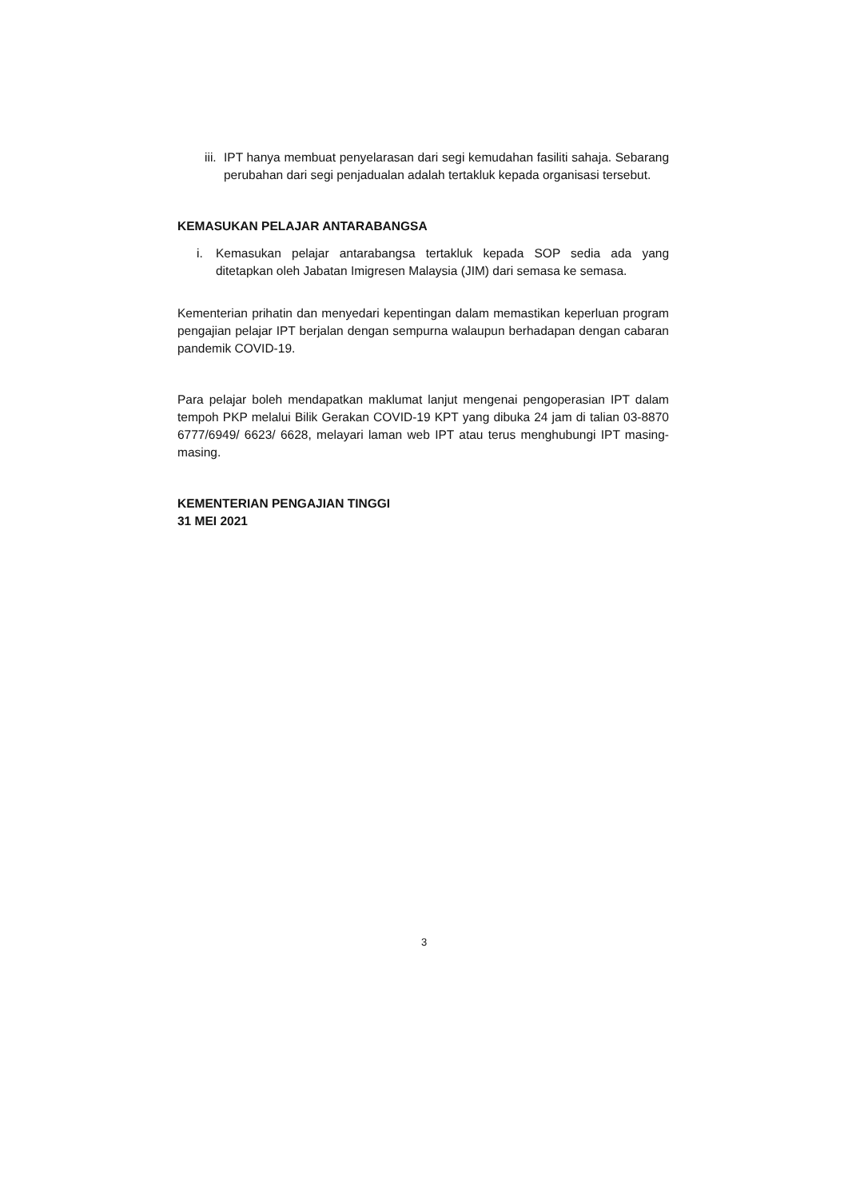iii.
IPT hanya membuat penyelarasan dari segi kemudahan fasiliti sahaja. Sebarang perubahan dari segi penjadualan adalah tertakluk kepada organisasi tersebut.
KEMASUKAN PELAJAR ANTARABANGSA
i. Kemasukan pelajar antarabangsa tertakluk kepada SOP sedia ada yang ditetapkan oleh Jabatan Imigresen Malaysia (JIM) dari semasa ke semasa.
Kementerian prihatin dan menyedari kepentingan dalam memastikan keperluan program pengajian pelajar IPT berjalan dengan sempurna walaupun berhadapan dengan cabaran pandemik COVID-19.
Para pelajar boleh mendapatkan maklumat lanjut mengenai pengoperasian IPT dalam tempoh PKP melalui Bilik Gerakan COVID-19 KPT yang dibuka 24 jam di talian 03-8870 6777/6949/ 6623/ 6628, melayari laman web IPT atau terus menghubungi IPT masing-masing.
KEMENTERIAN PENGAJIAN TINGGI
31 MEI 2021
3